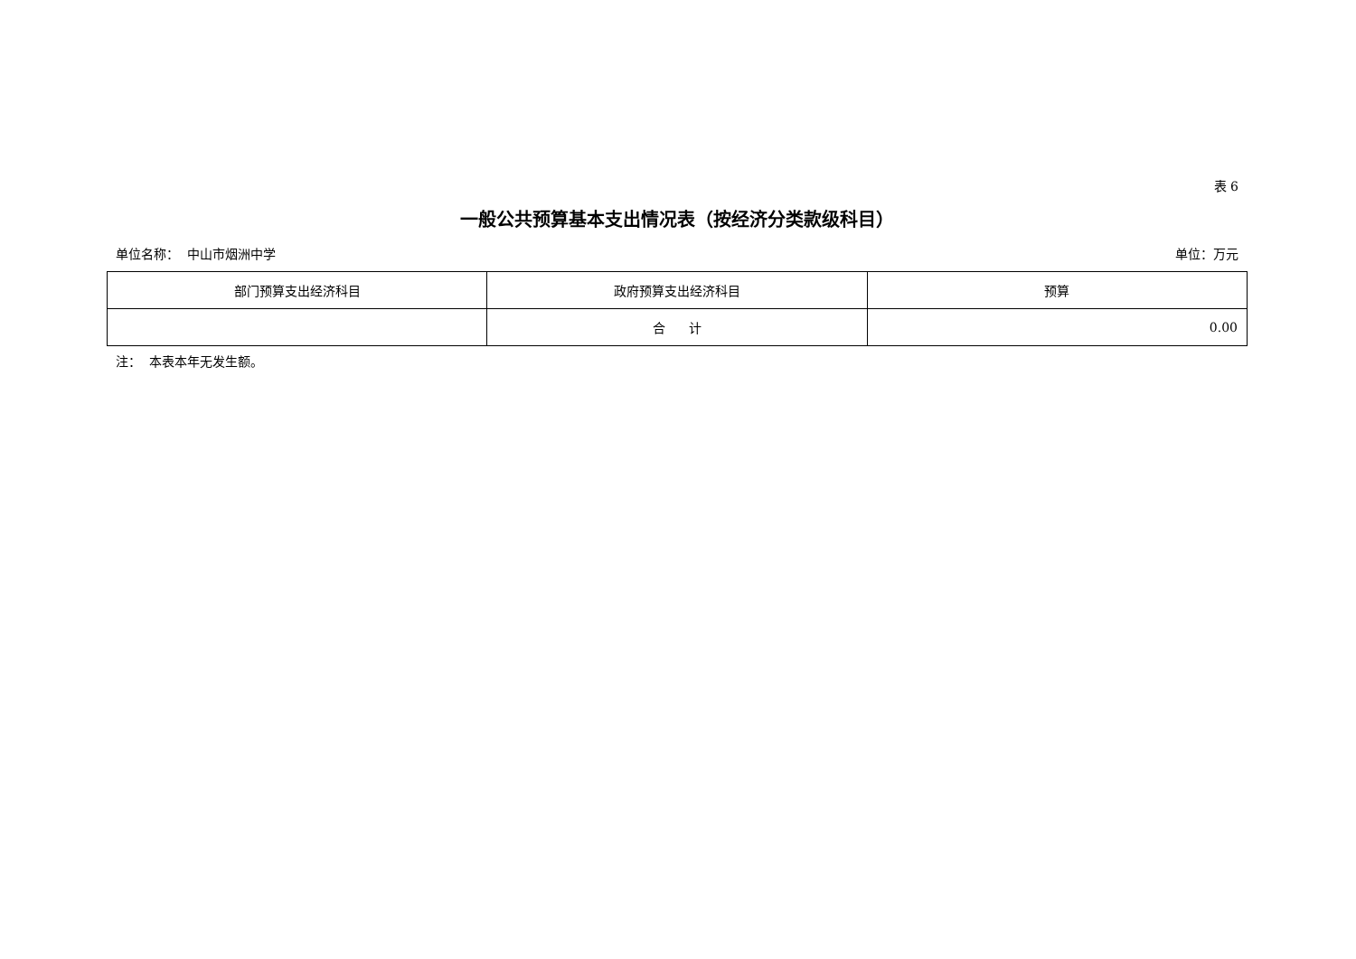表 6
一般公共预算基本支出情况表（按经济分类款级科目）
单位名称： 中山市烟洲中学 单位：万元
| 部门预算支出经济科目 | 政府预算支出经济科目 | 预算 |
| --- | --- | --- |
| | 合 计 | 0.00 |
注： 本表本年无发生额。